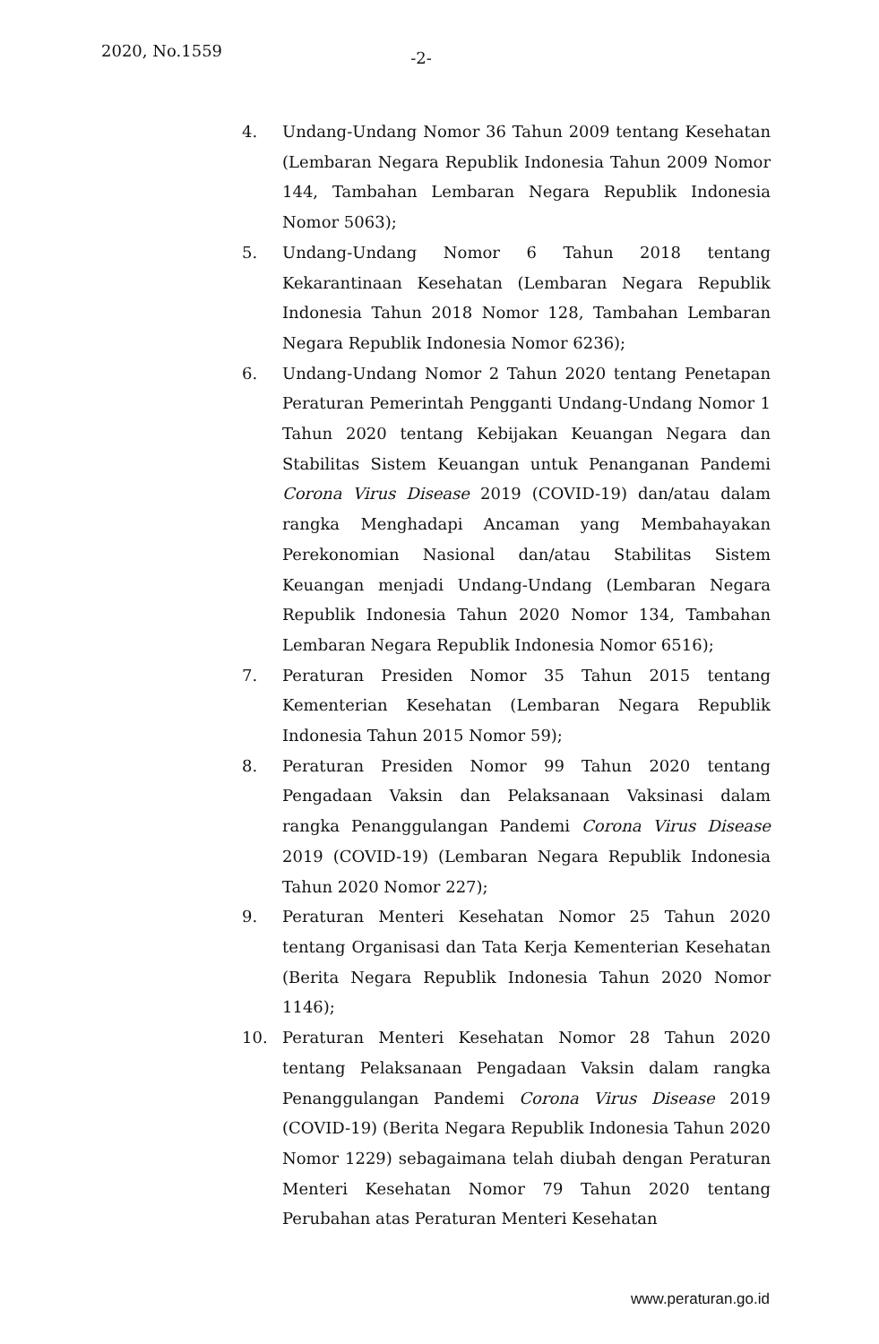2020, No.1559
-2-
4. Undang-Undang Nomor 36 Tahun 2009 tentang Kesehatan (Lembaran Negara Republik Indonesia Tahun 2009 Nomor 144, Tambahan Lembaran Negara Republik Indonesia Nomor 5063);
5. Undang-Undang Nomor 6 Tahun 2018 tentang Kekarantinaan Kesehatan (Lembaran Negara Republik Indonesia Tahun 2018 Nomor 128, Tambahan Lembaran Negara Republik Indonesia Nomor 6236);
6. Undang-Undang Nomor 2 Tahun 2020 tentang Penetapan Peraturan Pemerintah Pengganti Undang-Undang Nomor 1 Tahun 2020 tentang Kebijakan Keuangan Negara dan Stabilitas Sistem Keuangan untuk Penanganan Pandemi Corona Virus Disease 2019 (COVID-19) dan/atau dalam rangka Menghadapi Ancaman yang Membahayakan Perekonomian Nasional dan/atau Stabilitas Sistem Keuangan menjadi Undang-Undang (Lembaran Negara Republik Indonesia Tahun 2020 Nomor 134, Tambahan Lembaran Negara Republik Indonesia Nomor 6516);
7. Peraturan Presiden Nomor 35 Tahun 2015 tentang Kementerian Kesehatan (Lembaran Negara Republik Indonesia Tahun 2015 Nomor 59);
8. Peraturan Presiden Nomor 99 Tahun 2020 tentang Pengadaan Vaksin dan Pelaksanaan Vaksinasi dalam rangka Penanggulangan Pandemi Corona Virus Disease 2019 (COVID-19) (Lembaran Negara Republik Indonesia Tahun 2020 Nomor 227);
9. Peraturan Menteri Kesehatan Nomor 25 Tahun 2020 tentang Organisasi dan Tata Kerja Kementerian Kesehatan (Berita Negara Republik Indonesia Tahun 2020 Nomor 1146);
10. Peraturan Menteri Kesehatan Nomor 28 Tahun 2020 tentang Pelaksanaan Pengadaan Vaksin dalam rangka Penanggulangan Pandemi Corona Virus Disease 2019 (COVID-19) (Berita Negara Republik Indonesia Tahun 2020 Nomor 1229) sebagaimana telah diubah dengan Peraturan Menteri Kesehatan Nomor 79 Tahun 2020 tentang Perubahan atas Peraturan Menteri Kesehatan
www.peraturan.go.id